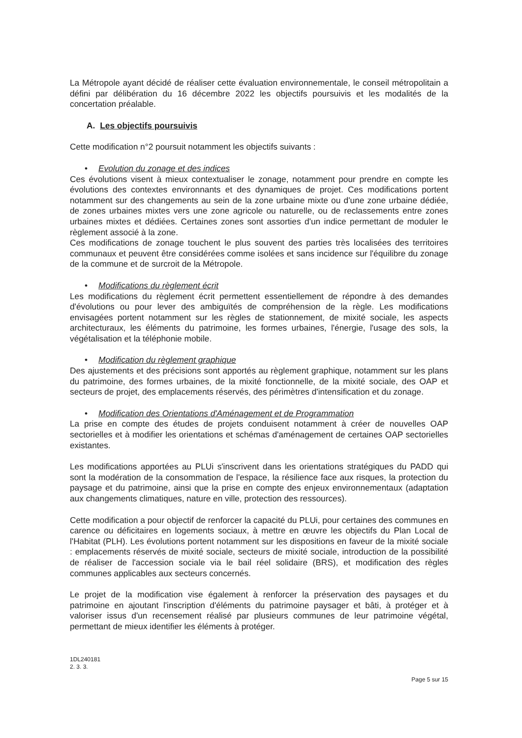La Métropole ayant décidé de réaliser cette évaluation environnementale, le conseil métropolitain a défini par délibération du 16 décembre 2022 les objectifs poursuivis et les modalités de la concertation préalable.
A. Les objectifs poursuivis
Cette modification n°2 poursuit notamment les objectifs suivants :
• Evolution du zonage et des indices
Ces évolutions visent à mieux contextualiser le zonage, notamment pour prendre en compte les évolutions des contextes environnants et des dynamiques de projet. Ces modifications portent notamment sur des changements au sein de la zone urbaine mixte ou d'une zone urbaine dédiée, de zones urbaines mixtes vers une zone agricole ou naturelle, ou de reclassements entre zones urbaines mixtes et dédiées. Certaines zones sont assorties d'un indice permettant de moduler le règlement associé à la zone.
Ces modifications de zonage touchent le plus souvent des parties très localisées des territoires communaux et peuvent être considérées comme isolées et sans incidence sur l'équilibre du zonage de la commune et de surcroit de la Métropole.
• Modifications du règlement écrit
Les modifications du règlement écrit permettent essentiellement de répondre à des demandes d'évolutions ou pour lever des ambiguïtés de compréhension de la règle. Les modifications envisagées portent notamment sur les règles de stationnement, de mixité sociale, les aspects architecturaux, les éléments du patrimoine, les formes urbaines, l'énergie, l'usage des sols, la végétalisation et la téléphonie mobile.
• Modification du règlement graphique
Des ajustements et des précisions sont apportés au règlement graphique, notamment sur les plans du patrimoine, des formes urbaines, de la mixité fonctionnelle, de la mixité sociale, des OAP et secteurs de projet, des emplacements réservés, des périmètres d'intensification et du zonage.
• Modification des Orientations d'Aménagement et de Programmation
La prise en compte des études de projets conduisent notamment à créer de nouvelles OAP sectorielles et à modifier les orientations et schémas d'aménagement de certaines OAP sectorielles existantes.
Les modifications apportées au PLUi s'inscrivent dans les orientations stratégiques du PADD qui sont la modération de la consommation de l'espace, la résilience face aux risques, la protection du paysage et du patrimoine, ainsi que la prise en compte des enjeux environnementaux (adaptation aux changements climatiques, nature en ville, protection des ressources).
Cette modification a pour objectif de renforcer la capacité du PLUi, pour certaines des communes en carence ou déficitaires en logements sociaux, à mettre en œuvre les objectifs du Plan Local de l'Habitat (PLH). Les évolutions portent notamment sur les dispositions en faveur de la mixité sociale : emplacements réservés de mixité sociale, secteurs de mixité sociale, introduction de la possibilité de réaliser de l'accession sociale via le bail réel solidaire (BRS), et modification des règles communes applicables aux secteurs concernés.
Le projet de la modification vise également à renforcer la préservation des paysages et du patrimoine en ajoutant l'inscription d'éléments du patrimoine paysager et bâti, à protéger et à valoriser issus d'un recensement réalisé par plusieurs communes de leur patrimoine végétal, permettant de mieux identifier les éléments à protéger.
1DL240181
2. 3. 3.
Page 5 sur 15